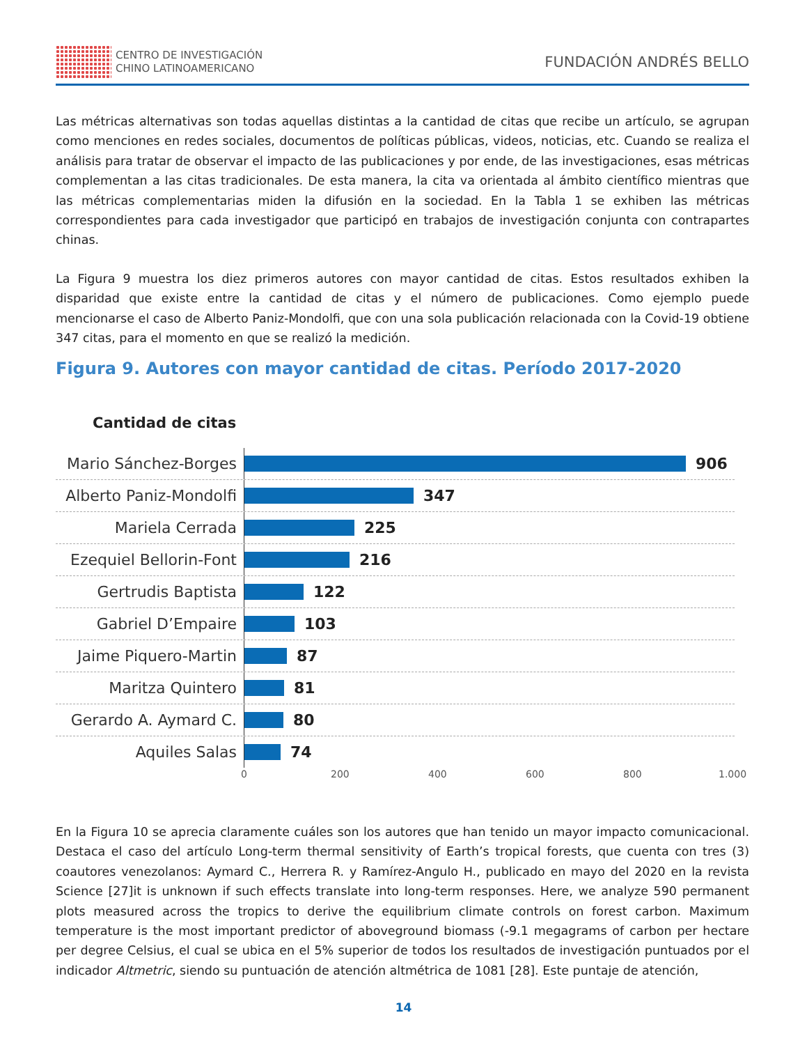CENTRO DE INVESTIGACIÓN
CHINO LATINOAMERICANO
FUNDACIÓN ANDRÉS BELLO
Las métricas alternativas son todas aquellas distintas a la cantidad de citas que recibe un artículo, se agrupan como menciones en redes sociales, documentos de políticas públicas, videos, noticias, etc. Cuando se realiza el análisis para tratar de observar el impacto de las publicaciones y por ende, de las investigaciones, esas métricas complementan a las citas tradicionales. De esta manera, la cita va orientada al ámbito científico mientras que las métricas complementarias miden la difusión en la sociedad. En la Tabla 1 se exhiben las métricas correspondientes para cada investigador que participó en trabajos de investigación conjunta con contrapartes chinas.
La Figura 9 muestra los diez primeros autores con mayor cantidad de citas. Estos resultados exhiben la disparidad que existe entre la cantidad de citas y el número de publicaciones. Como ejemplo puede mencionarse el caso de Alberto Paniz-Mondolfi, que con una sola publicación relacionada con la Covid-19 obtiene 347 citas, para el momento en que se realizó la medición.
Figura 9. Autores con mayor cantidad de citas. Período 2017-2020
Cantidad de citas
Mario Sánchez-Borges
906
Alberto Paniz-Mondolfi
347
Mariela Cerrada
225
Ezequiel Bellorin-Font
216
Gertrudis Baptista
122
Gabriel D’Empaire
103
Jaime Piquero-Martin
87
Maritza Quintero
81
Gerardo A. Aymard C.
80
Aquiles Salas
74
0 200 400 600 800 1.000
En la Figura 10 se aprecia claramente cuáles son los autores que han tenido un mayor impacto comunicacional. Destaca el caso del artículo Long-term thermal sensitivity of Earth’s tropical forests, que cuenta con tres (3) coautores venezolanos: Aymard C., Herrera R. y Ramírez-Angulo H., publicado en mayo del 2020 en la revista Science [27]it is unknown if such effects translate into long-term responses. Here, we analyze 590 permanent plots measured across the tropics to derive the equilibrium climate controls on forest carbon. Maximum temperature is the most important predictor of aboveground biomass (-9.1 megagrams of carbon per hectare per degree Celsius, el cual se ubica en el 5% superior de todos los resultados de investigación puntuados por el indicador Altmetric, siendo su puntuación de atención altmétrica de 1081 [28]. Este puntaje de atención,
14